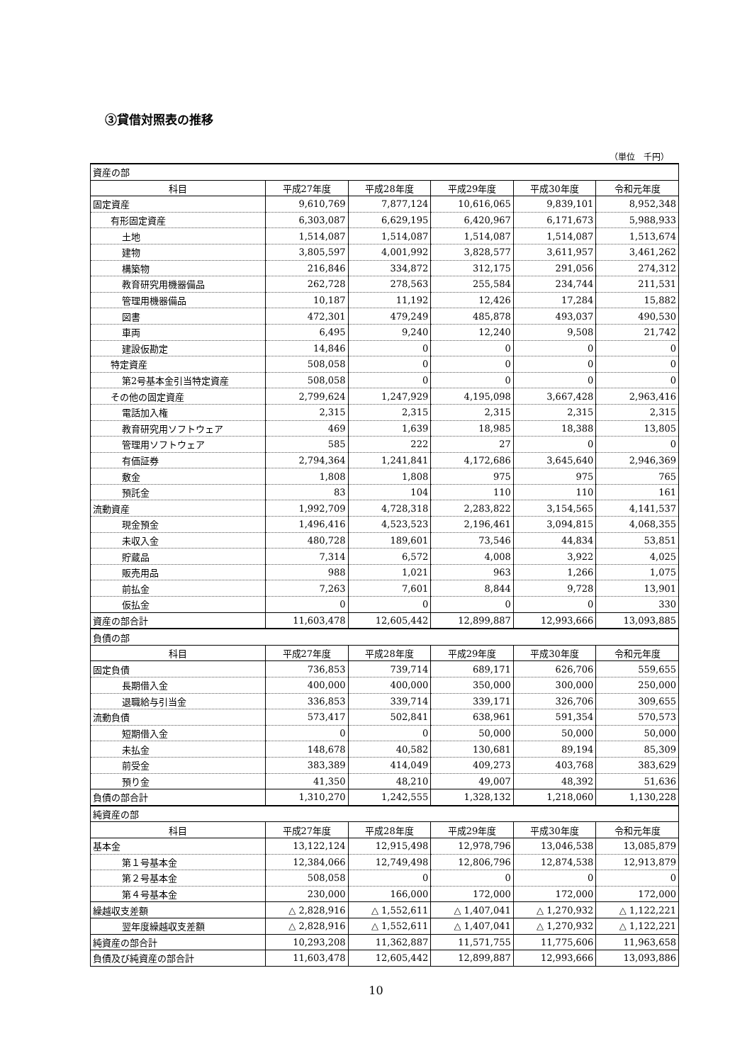③貸借対照表の推移
（単位　千円）
| 資産の部 | | | | | |
| 科目 | 平成27年度 | 平成28年度 | 平成29年度 | 平成30年度 | 令和元年度 |
| 固定資産 | 9,610,769 | 7,877,124 | 10,616,065 | 9,839,101 | 8,952,348 |
| 有形固定資産 | 6,303,087 | 6,629,195 | 6,420,967 | 6,171,673 | 5,988,933 |
| 土地 | 1,514,087 | 1,514,087 | 1,514,087 | 1,514,087 | 1,513,674 |
| 建物 | 3,805,597 | 4,001,992 | 3,828,577 | 3,611,957 | 3,461,262 |
| 構築物 | 216,846 | 334,872 | 312,175 | 291,056 | 274,312 |
| 教育研究用機器備品 | 262,728 | 278,563 | 255,584 | 234,744 | 211,531 |
| 管理用機器備品 | 10,187 | 11,192 | 12,426 | 17,284 | 15,882 |
| 図書 | 472,301 | 479,249 | 485,878 | 493,037 | 490,530 |
| 車両 | 6,495 | 9,240 | 12,240 | 9,508 | 21,742 |
| 建設仮勘定 | 14,846 | 0 | 0 | 0 | 0 |
| 特定資産 | 508,058 | 0 | 0 | 0 | 0 |
| 第2号基本金引当特定資産 | 508,058 | 0 | 0 | 0 | 0 |
| その他の固定資産 | 2,799,624 | 1,247,929 | 4,195,098 | 3,667,428 | 2,963,416 |
| 電話加入権 | 2,315 | 2,315 | 2,315 | 2,315 | 2,315 |
| 教育研究用ソフトウェア | 469 | 1,639 | 18,985 | 18,388 | 13,805 |
| 管理用ソフトウェア | 585 | 222 | 27 | 0 | 0 |
| 有価証券 | 2,794,364 | 1,241,841 | 4,172,686 | 3,645,640 | 2,946,369 |
| 敷金 | 1,808 | 1,808 | 975 | 975 | 765 |
| 預託金 | 83 | 104 | 110 | 110 | 161 |
| 流動資産 | 1,992,709 | 4,728,318 | 2,283,822 | 3,154,565 | 4,141,537 |
| 現金預金 | 1,496,416 | 4,523,523 | 2,196,461 | 3,094,815 | 4,068,355 |
| 未収入金 | 480,728 | 189,601 | 73,546 | 44,834 | 53,851 |
| 貯蔵品 | 7,314 | 6,572 | 4,008 | 3,922 | 4,025 |
| 販売用品 | 988 | 1,021 | 963 | 1,266 | 1,075 |
| 前払金 | 7,263 | 7,601 | 8,844 | 9,728 | 13,901 |
| 仮払金 | 0 | 0 | 0 | 0 | 330 |
| 資産の部合計 | 11,603,478 | 12,605,442 | 12,899,887 | 12,993,666 | 13,093,885 |
| 負債の部 | | | | | |
| 科目 | 平成27年度 | 平成28年度 | 平成29年度 | 平成30年度 | 令和元年度 |
| 固定負債 | 736,853 | 739,714 | 689,171 | 626,706 | 559,655 |
| 長期借入金 | 400,000 | 400,000 | 350,000 | 300,000 | 250,000 |
| 退職給与引当金 | 336,853 | 339,714 | 339,171 | 326,706 | 309,655 |
| 流動負債 | 573,417 | 502,841 | 638,961 | 591,354 | 570,573 |
| 短期借入金 | 0 | 0 | 50,000 | 50,000 | 50,000 |
| 未払金 | 148,678 | 40,582 | 130,681 | 89,194 | 85,309 |
| 前受金 | 383,389 | 414,049 | 409,273 | 403,768 | 383,629 |
| 預り金 | 41,350 | 48,210 | 49,007 | 48,392 | 51,636 |
| 負債の部合計 | 1,310,270 | 1,242,555 | 1,328,132 | 1,218,060 | 1,130,228 |
| 純資産の部 | | | | | |
| 科目 | 平成27年度 | 平成28年度 | 平成29年度 | 平成30年度 | 令和元年度 |
| 基本金 | 13,122,124 | 12,915,498 | 12,978,796 | 13,046,538 | 13,085,879 |
| 第１号基本金 | 12,384,066 | 12,749,498 | 12,806,796 | 12,874,538 | 12,913,879 |
| 第２号基本金 | 508,058 | 0 | 0 | 0 | 0 |
| 第４号基本金 | 230,000 | 166,000 | 172,000 | 172,000 | 172,000 |
| 繰越収支差額 | △ 2,828,916 | △ 1,552,611 | △ 1,407,041 | △ 1,270,932 | △ 1,122,221 |
| 翌年度繰越収支差額 | △ 2,828,916 | △ 1,552,611 | △ 1,407,041 | △ 1,270,932 | △ 1,122,221 |
| 純資産の部合計 | 10,293,208 | 11,362,887 | 11,571,755 | 11,775,606 | 11,963,658 |
| 負債及び純資産の部合計 | 11,603,478 | 12,605,442 | 12,899,887 | 12,993,666 | 13,093,886 |
10